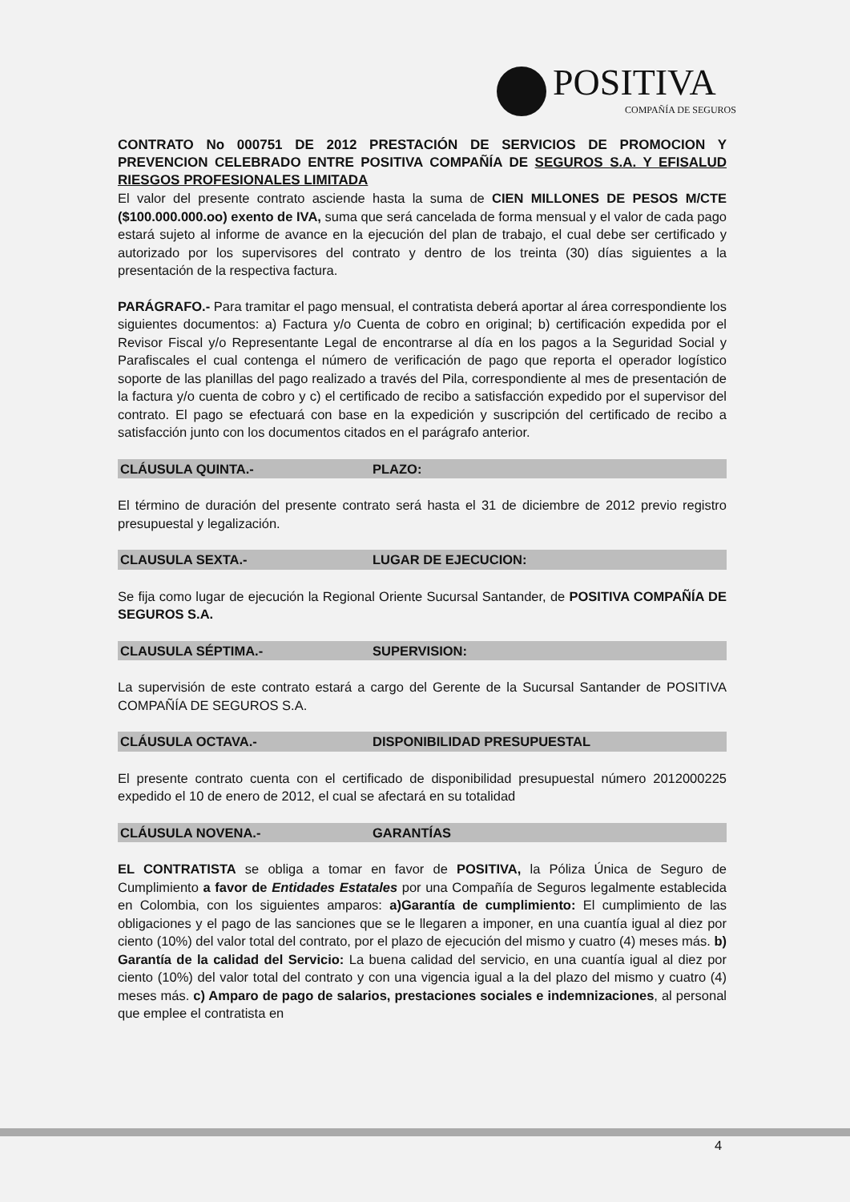POSITIVA
COMPAÑÍA DE SEGUROS
CONTRATO No 000751 DE 2012 PRESTACIÓN DE SERVICIOS DE PROMOCION Y PREVENCION CELEBRADO ENTRE POSITIVA COMPAÑÍA DE SEGUROS S.A. Y EFISALUD RIESGOS PROFESIONALES LIMITADA
El valor del presente contrato asciende hasta la suma de CIEN MILLONES DE PESOS M/CTE ($100.000.000.oo) exento de IVA, suma que será cancelada de forma mensual y el valor de cada pago estará sujeto al informe de avance en la ejecución del plan de trabajo, el cual debe ser certificado y autorizado por los supervisores del contrato y dentro de los treinta (30) días siguientes a la presentación de la respectiva factura.
PARÁGRAFO.- Para tramitar el pago mensual, el contratista deberá aportar al área correspondiente los siguientes documentos: a) Factura y/o Cuenta de cobro en original; b) certificación expedida por el Revisor Fiscal y/o Representante Legal de encontrarse al día en los pagos a la Seguridad Social y Parafiscales el cual contenga el número de verificación de pago que reporta el operador logístico soporte de las planillas del pago realizado a través del Pila, correspondiente al mes de presentación de la factura y/o cuenta de cobro y c) el certificado de recibo a satisfacción expedido por el supervisor del contrato. El pago se efectuará con base en la expedición y suscripción del certificado de recibo a satisfacción junto con los documentos citados en el parágrafo anterior.
CLÁUSULA QUINTA.- PLAZO:
El término de duración del presente contrato será hasta el 31 de diciembre de 2012 previo registro presupuestal y legalización.
CLAUSULA SEXTA.- LUGAR DE EJECUCION:
Se fija como lugar de ejecución la Regional Oriente Sucursal Santander, de POSITIVA COMPAÑÍA DE SEGUROS S.A.
CLAUSULA SÉPTIMA.- SUPERVISION:
La supervisión de este contrato estará a cargo del Gerente de la Sucursal Santander de POSITIVA COMPAÑÍA DE SEGUROS S.A.
CLÁUSULA OCTAVA.- DISPONIBILIDAD PRESUPUESTAL
El presente contrato cuenta con el certificado de disponibilidad presupuestal número 2012000225 expedido el 10 de enero de 2012, el cual se afectará en su totalidad
CLÁUSULA NOVENA.- GARANTÍAS
EL CONTRATISTA se obliga a tomar en favor de POSITIVA, la Póliza Única de Seguro de Cumplimiento a favor de Entidades Estatales por una Compañía de Seguros legalmente establecida en Colombia, con los siguientes amparos: a)Garantía de cumplimiento: El cumplimiento de las obligaciones y el pago de las sanciones que se le llegaren a imponer, en una cuantía igual al diez por ciento (10%) del valor total del contrato, por el plazo de ejecución del mismo y cuatro (4) meses más. b) Garantía de la calidad del Servicio: La buena calidad del servicio, en una cuantía igual al diez por ciento (10%) del valor total del contrato y con una vigencia igual a la del plazo del mismo y cuatro (4) meses más. c) Amparo de pago de salarios, prestaciones sociales e indemnizaciones, al personal que emplee el contratista en
4